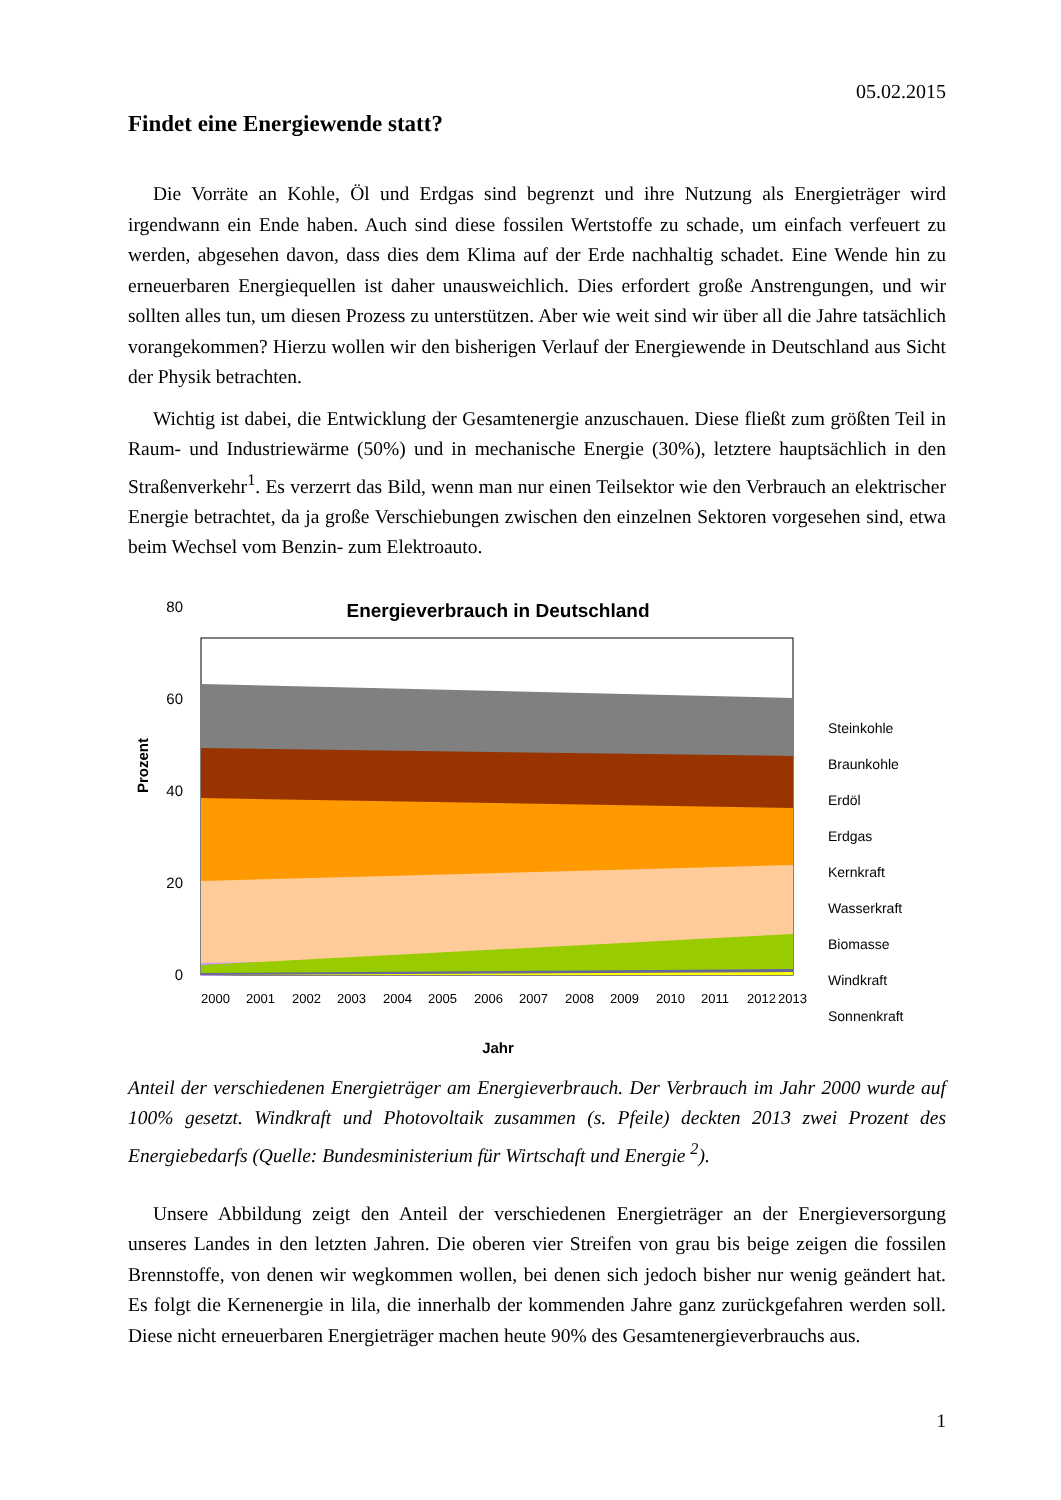05.02.2015
Findet eine Energiewende statt?
Die Vorräte an Kohle, Öl und Erdgas sind begrenzt und ihre Nutzung als Energieträger wird irgendwann ein Ende haben. Auch sind diese fossilen Wertstoffe zu schade, um einfach verfeuert zu werden, abgesehen davon, dass dies dem Klima auf der Erde nachhaltig schadet. Eine Wende hin zu erneuerbaren Energiequellen ist daher unausweichlich. Dies erfordert große Anstrengungen, und wir sollten alles tun, um diesen Prozess zu unterstützen. Aber wie weit sind wir über all die Jahre tatsächlich vorangekommen? Hierzu wollen wir den bisherigen Verlauf der Energiewende in Deutschland aus Sicht der Physik betrachten.
Wichtig ist dabei, die Entwicklung der Gesamtenergie anzuschauen. Diese fließt zum größten Teil in Raum- und Industriewärme (50%) und in mechanische Energie (30%), letztere hauptsächlich in den Straßenverkehr<sup>1</sup>. Es verzerrt das Bild, wenn man nur einen Teilsektor wie den Verbrauch an elektrischer Energie betrachtet, da ja große Verschiebungen zwischen den einzelnen Sektoren vorgesehen sind, etwa beim Wechsel vom Benzin- zum Elektroauto.
Energieverbrauch in Deutschland
0
20
40
60
80
Prozent
Steinkohle
Braunkohle
Erdöl
Erdgas
Kernkraft
Wasserkraft
Biomasse
Windkraft
Sonnenkraft
2000
2001
2002
2003
2004
2005
2006
2007
2008
2009
2010
2011
2012
2013
Jahr
Anteil der verschiedenen Energieträger am Energieverbrauch. Der Verbrauch im Jahr 2000 wurde auf 100% gesetzt. Windkraft und Photovoltaik zusammen (s. Pfeile) deckten 2013 zwei Prozent des Energiebedarfs (Quelle: Bundesministerium für Wirtschaft und Energie <sup>2</sup>).
Unsere Abbildung zeigt den Anteil der verschiedenen Energieträger an der Energieversorgung unseres Landes in den letzten Jahren. Die oberen vier Streifen von grau bis beige zeigen die fossilen Brennstoffe, von denen wir wegkommen wollen, bei denen sich jedoch bisher nur wenig geändert hat. Es folgt die Kernenergie in lila, die innerhalb der kommenden Jahre ganz zurückgefahren werden soll. Diese nicht erneuerbaren Energieträger machen heute 90% des Gesamtenergieverbrauchs aus.
1